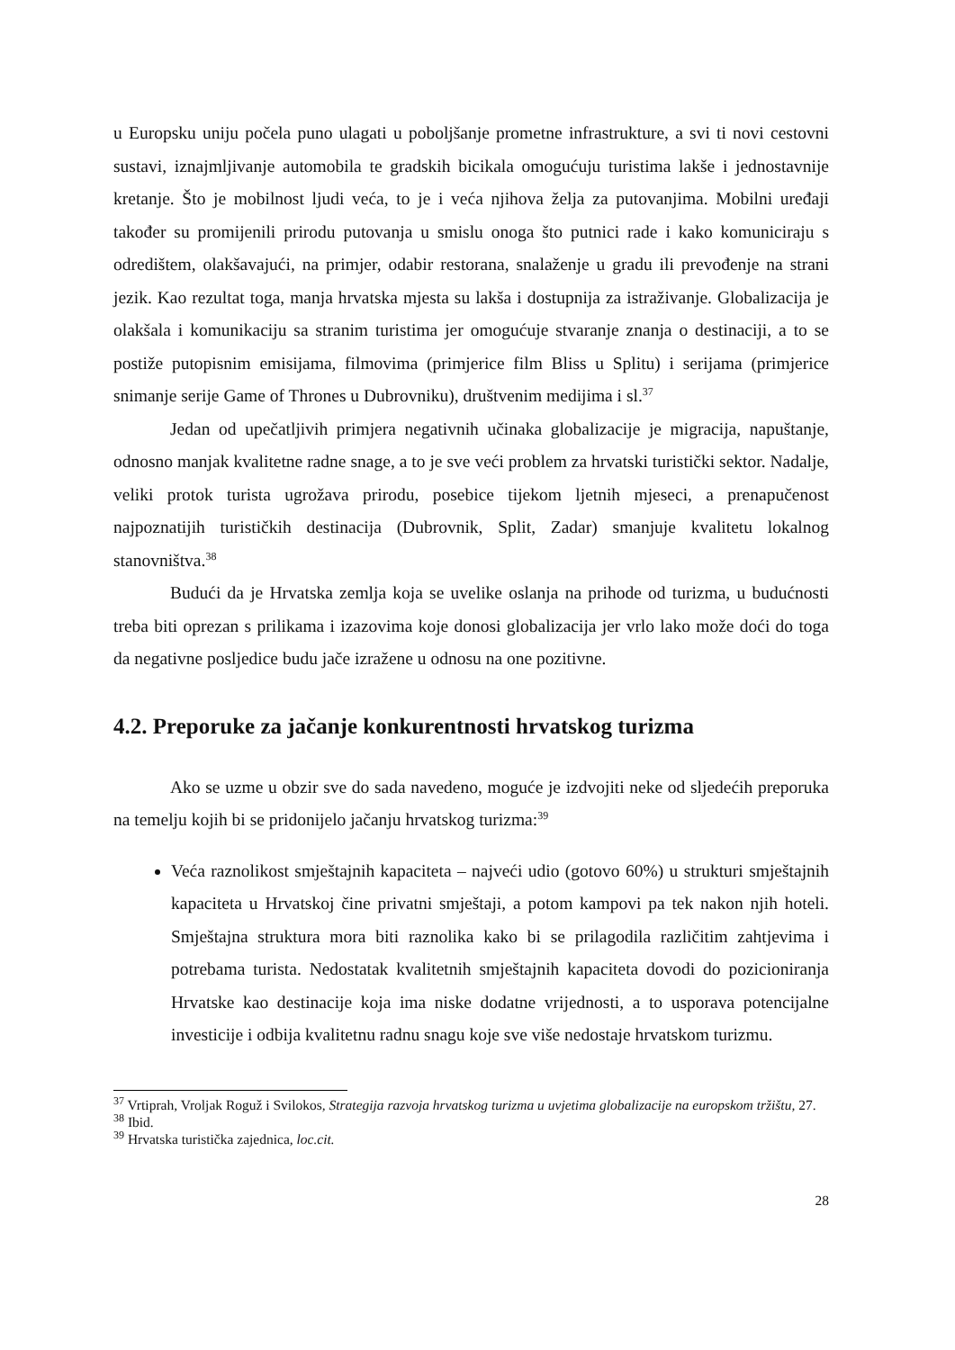u Europsku uniju počela puno ulagati u poboljšanje prometne infrastrukture, a svi ti novi cestovni sustavi, iznajmljivanje automobila te gradskih bicikala omogućuju turistima lakše i jednostavnije kretanje. Što je mobilnost ljudi veća, to je i veća njihova želja za putovanjima. Mobilni uređaji također su promijenili prirodu putovanja u smislu onoga što putnici rade i kako komuniciraju s odredištem, olakšavajući, na primjer, odabir restorana, snalaženje u gradu ili prevođenje na strani jezik. Kao rezultat toga, manja hrvatska mjesta su lakša i dostupnija za istraživanje. Globalizacija je olakšala i komunikaciju sa stranim turistima jer omogućuje stvaranje znanja o destinaciji, a to se postiže putopisnim emisijama, filmovima (primjerice film Bliss u Splitu) i serijama (primjerice snimanje serije Game of Thrones u Dubrovniku), društvenim medijima i sl.<sup>37</sup>
Jedan od upečatljivih primjera negativnih učinaka globalizacije je migracija, napuštanje, odnosno manjak kvalitetne radne snage, a to je sve veći problem za hrvatski turistički sektor. Nadalje, veliki protok turista ugrožava prirodu, posebice tijekom ljetnih mjeseci, a prenapučenost najpoznatijih turističkih destinacija (Dubrovnik, Split, Zadar) smanjuje kvalitetu lokalnog stanovništva.<sup>38</sup>
Budući da je Hrvatska zemlja koja se uvelike oslanja na prihode od turizma, u budućnosti treba biti oprezan s prilikama i izazovima koje donosi globalizacija jer vrlo lako može doći do toga da negativne posljedice budu jače izražene u odnosu na one pozitivne.
4.2. Preporuke za jačanje konkurentnosti hrvatskog turizma
Ako se uzme u obzir sve do sada navedeno, moguće je izdvojiti neke od sljedećih preporuka na temelju kojih bi se pridonijelo jačanju hrvatskog turizma:<sup>39</sup>
Veća raznolikost smještajnih kapaciteta – najveći udio (gotovo 60%) u strukturi smještajnih kapaciteta u Hrvatskoj čine privatni smještaji, a potom kampovi pa tek nakon njih hoteli. Smještajna struktura mora biti raznolika kako bi se prilagodila različitim zahtjevima i potrebama turista. Nedostatak kvalitetnih smještajnih kapaciteta dovodi do pozicioniranja Hrvatske kao destinacije koja ima niske dodatne vrijednosti, a to usporava potencijalne investicije i odbija kvalitetnu radnu snagu koje sve više nedostaje hrvatskom turizmu.
<sup>37</sup> Vrtiprah, Vroljak Roguž i Svilokos, Strategija razvoja hrvatskog turizma u uvjetima globalizacije na europskom tržištu, 27.
<sup>38</sup> Ibid.
<sup>39</sup> Hrvatska turistička zajednica, loc.cit.
28